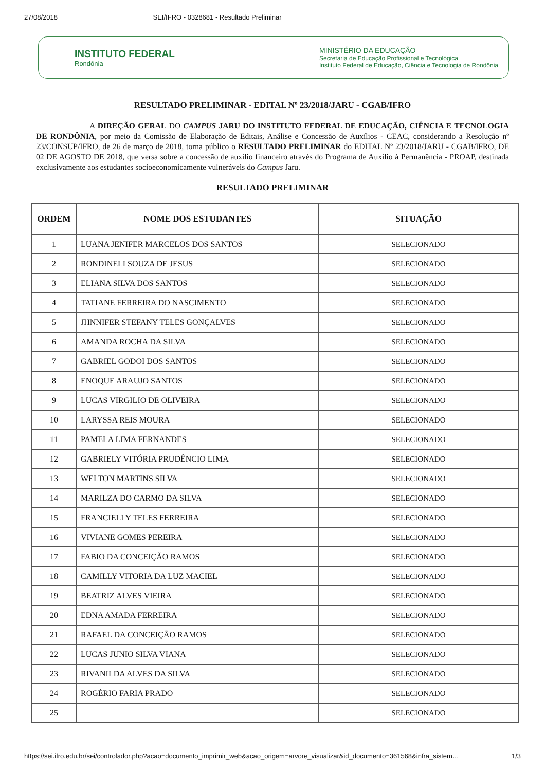27/08/2018 SEI/IFRO - 0328681 - Resultado Preliminar
INSTITUTO FEDERAL
Rondônia
MINISTÉRIO DA EDUCAÇÃO
Secretaria de Educação Profissional e Tecnológica
Instituto Federal de Educação, Ciência e Tecnologia de Rondônia
RESULTADO PRELIMINAR - EDITAL Nº 23/2018/JARU - CGAB/IFRO
A DIREÇÃO GERAL DO CAMPUS JARU DO INSTITUTO FEDERAL DE EDUCAÇÃO, CIÊNCIA E TECNOLOGIA DE RONDÔNIA, por meio da Comissão de Elaboração de Editais, Análise e Concessão de Auxílios - CEAC, considerando a Resolução nº 23/CONSUP/IFRO, de 26 de março de 2018, torna público o RESULTADO PRELIMINAR do EDITAL Nº 23/2018/JARU - CGAB/IFRO, DE 02 DE AGOSTO DE 2018, que versa sobre a concessão de auxílio financeiro através do Programa de Auxílio à Permanência - PROAP, destinada exclusivamente aos estudantes socioeconomicamente vulneráveis do Campus Jaru.
RESULTADO PRELIMINAR
| ORDEM | NOME DOS ESTUDANTES | SITUAÇÃO |
| --- | --- | --- |
| 1 | LUANA JENIFER MARCELOS DOS SANTOS | SELECIONADO |
| 2 | RONDINELI SOUZA DE JESUS | SELECIONADO |
| 3 | ELIANA SILVA DOS SANTOS | SELECIONADO |
| 4 | TATIANE FERREIRA DO NASCIMENTO | SELECIONADO |
| 5 | JHNNIFER STEFANY TELES GONÇALVES | SELECIONADO |
| 6 | AMANDA ROCHA DA SILVA | SELECIONADO |
| 7 | GABRIEL GODOI DOS SANTOS | SELECIONADO |
| 8 | ENOQUE ARAUJO SANTOS | SELECIONADO |
| 9 | LUCAS VIRGILIO DE OLIVEIRA | SELECIONADO |
| 10 | LARYSSA REIS MOURA | SELECIONADO |
| 11 | PAMELA LIMA FERNANDES | SELECIONADO |
| 12 | GABRIELY VITÓRIA PRUDÊNCIO LIMA | SELECIONADO |
| 13 | WELTON MARTINS SILVA | SELECIONADO |
| 14 | MARILZA DO CARMO DA SILVA | SELECIONADO |
| 15 | FRANCIELLY TELES FERREIRA | SELECIONADO |
| 16 | VIVIANE GOMES PEREIRA | SELECIONADO |
| 17 | FABIO DA CONCEIÇÃO RAMOS | SELECIONADO |
| 18 | CAMILLY VITORIA DA LUZ MACIEL | SELECIONADO |
| 19 | BEATRIZ ALVES VIEIRA | SELECIONADO |
| 20 | EDNA AMADA FERREIRA | SELECIONADO |
| 21 | RAFAEL DA CONCEIÇÃO RAMOS | SELECIONADO |
| 22 | LUCAS JUNIO SILVA VIANA | SELECIONADO |
| 23 | RIVANILDA ALVES DA SILVA | SELECIONADO |
| 24 | ROGÉRIO FARIA PRADO | SELECIONADO |
| 25 | | SELECIONADO |
https://sei.ifro.edu.br/sei/controlador.php?acao=documento_imprimir_web&acao_origem=arvore_visualizar&id_documento=361568&infra_sistem… 1/3